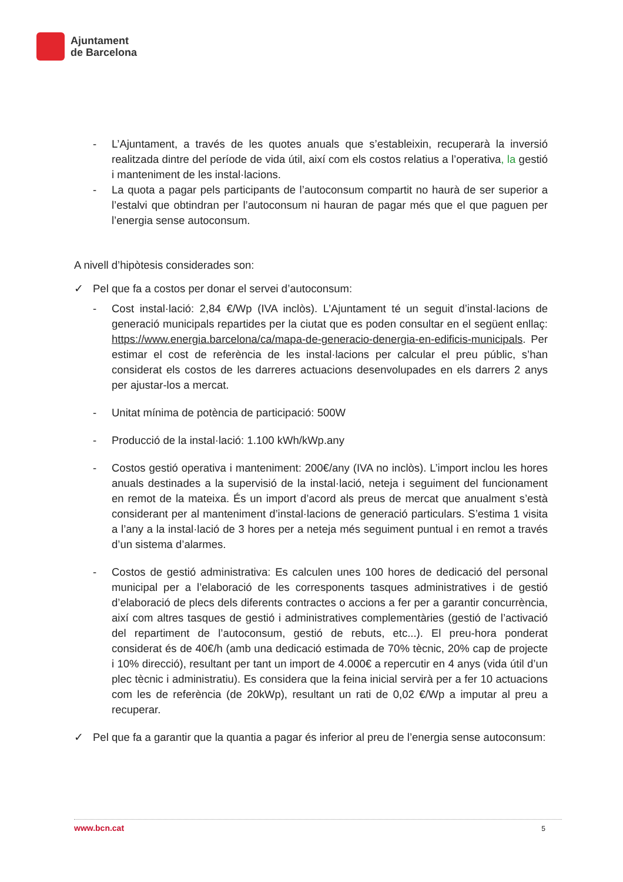Ajuntament
de Barcelona
- L’Ajuntament, a través de les quotes anuals que s’estableixin, recuperarà la inversió realitzada dintre del període de vida útil, així com els costos relatius a l’operativa, la gestió i manteniment de les instal·lacions.
- La quota a pagar pels participants de l’autoconsum compartit no haurà de ser superior a l’estalvi que obtindran per l’autoconsum ni hauran de pagar més que el que paguen per l’energia sense autoconsum.
A nivell d’hipòtesis considerades son:
✓ Pel que fa a costos per donar el servei d’autoconsum:
- Cost instal·lació: 2,84 €/Wp (IVA inclòs). L’Ajuntament té un seguit d’instal·lacions de generació municipals repartides per la ciutat que es poden consultar en el següent enllaç: https://www.energia.barcelona/ca/mapa-de-generacio-denergia-en-edificis-municipals. Per estimar el cost de referència de les instal·lacions per calcular el preu públic, s’han considerat els costos de les darreres actuacions desenvolupades en els darrers 2 anys per ajustar-los a mercat.
- Unitat mínima de potència de participació: 500W
- Producció de la instal·lació: 1.100 kWh/kWp.any
- Costos gestió operativa i manteniment: 200€/any (IVA no inclòs). L’import inclou les hores anuals destinades a la supervisió de la instal·lació, neteja i seguiment del funcionament en remot de la mateixa. És un import d’acord als preus de mercat que anualment s’està considerant per al manteniment d’instal·lacions de generació particulars. S’estima 1 visita a l’any a la instal·lació de 3 hores per a neteja més seguiment puntual i en remot a través d’un sistema d’alarmes.
- Costos de gestió administrativa: Es calculen unes 100 hores de dedicació del personal municipal per a l’elaboració de les corresponents tasques administratives i de gestió d’elaboració de plecs dels diferents contractes o accions a fer per a garantir concurrència, així com altres tasques de gestió i administratives complementàries (gestió de l’activació del repartiment de l’autoconsum, gestió de rebuts, etc...). El preu-hora ponderat considerat és de 40€/h (amb una dedicació estimada de 70% tècnic, 20% cap de projecte i 10% direcció), resultant per tant un import de 4.000€ a repercutir en 4 anys (vida útil d’un plec tècnic i administratiu). Es considera que la feina inicial servirà per a fer 10 actuacions com les de referència (de 20kWp), resultant un rati de 0,02 €/Wp a imputar al preu a recuperar.
✓ Pel que fa a garantir que la quantia a pagar és inferior al preu de l’energia sense autoconsum:
www.bcn.cat 5